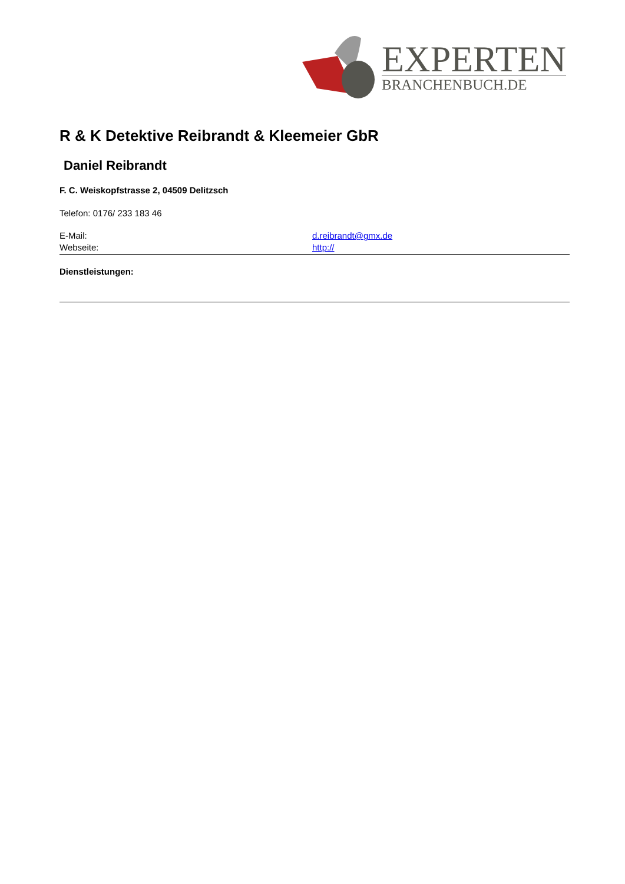EXPERTEN
BRANCHENBUCH.DE
R & K Detektive Reibrandt & Kleemeier GbR
Daniel Reibrandt
F. C. Weiskopfstrasse 2, 04509 Delitzsch
Telefon: 0176/ 233 183 46
E-Mail: d.reibrandt@gmx.de
Webseite: http://
Dienstleistungen: